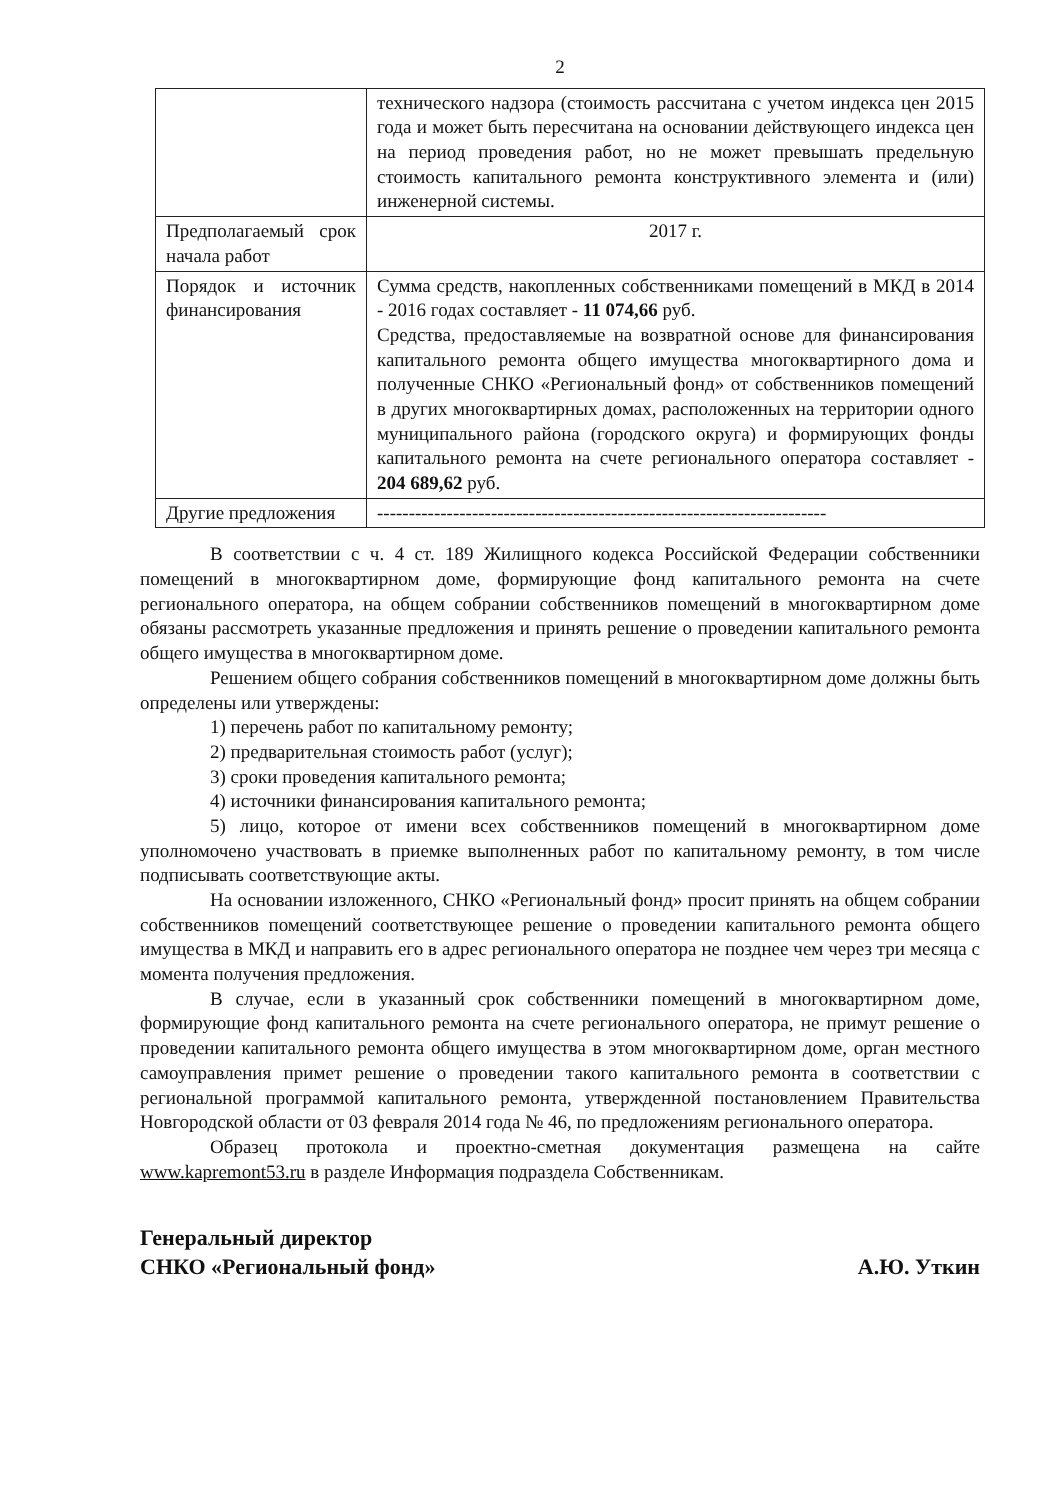2
| | технического надзора (стоимость рассчитана с учетом индекса цен 2015 года и может быть пересчитана на основании действующего индекса цен на период проведения работ, но не может превышать предельную стоимость капитального ремонта конструктивного элемента и (или) инженерной системы. |
| Предполагаемый срок начала работ | 2017 г. |
| Порядок и источник финансирования | Сумма средств, накопленных собственниками помещений в МКД в 2014 - 2016 годах составляет - 11 074,66 руб. Средства, предоставляемые на возвратной основе для финансирования капитального ремонта общего имущества многоквартирного дома и полученные СНКО «Региональный фонд» от собственников помещений в других многоквартирных домах, расположенных на территории одного муниципального района (городского округа) и формирующих фонды капитального ремонта на счете регионального оператора составляет - 204 689,62 руб. |
| Другие предложения | ----------------------------------------------------------------------- |
В соответствии с ч. 4 ст. 189 Жилищного кодекса Российской Федерации собственники помещений в многоквартирном доме, формирующие фонд капитального ремонта на счете регионального оператора, на общем собрании собственников помещений в многоквартирном доме обязаны рассмотреть указанные предложения и принять решение о проведении капитального ремонта общего имущества в многоквартирном доме.
Решением общего собрания собственников помещений в многоквартирном доме должны быть определены или утверждены:
1) перечень работ по капитальному ремонту;
2) предварительная стоимость работ (услуг);
3) сроки проведения капитального ремонта;
4) источники финансирования капитального ремонта;
5) лицо, которое от имени всех собственников помещений в многоквартирном доме уполномочено участвовать в приемке выполненных работ по капитальному ремонту, в том числе подписывать соответствующие акты.
На основании изложенного, СНКО «Региональный фонд» просит принять на общем собрании собственников помещений соответствующее решение о проведении капитального ремонта общего имущества в МКД и направить его в адрес регионального оператора не позднее чем через три месяца с момента получения предложения.
В случае, если в указанный срок собственники помещений в многоквартирном доме, формирующие фонд капитального ремонта на счете регионального оператора, не примут решение о проведении капитального ремонта общего имущества в этом многоквартирном доме, орган местного самоуправления примет решение о проведении такого капитального ремонта в соответствии с региональной программой капитального ремонта, утвержденной постановлением Правительства Новгородской области от 03 февраля 2014 года № 46, по предложениям регионального оператора.
Образец протокола и проектно-сметная документация размещена на сайте www.kapremont53.ru в разделе Информация подраздела Собственникам.
Генеральный директор
СНКО «Региональный фонд»
А.Ю. Уткин